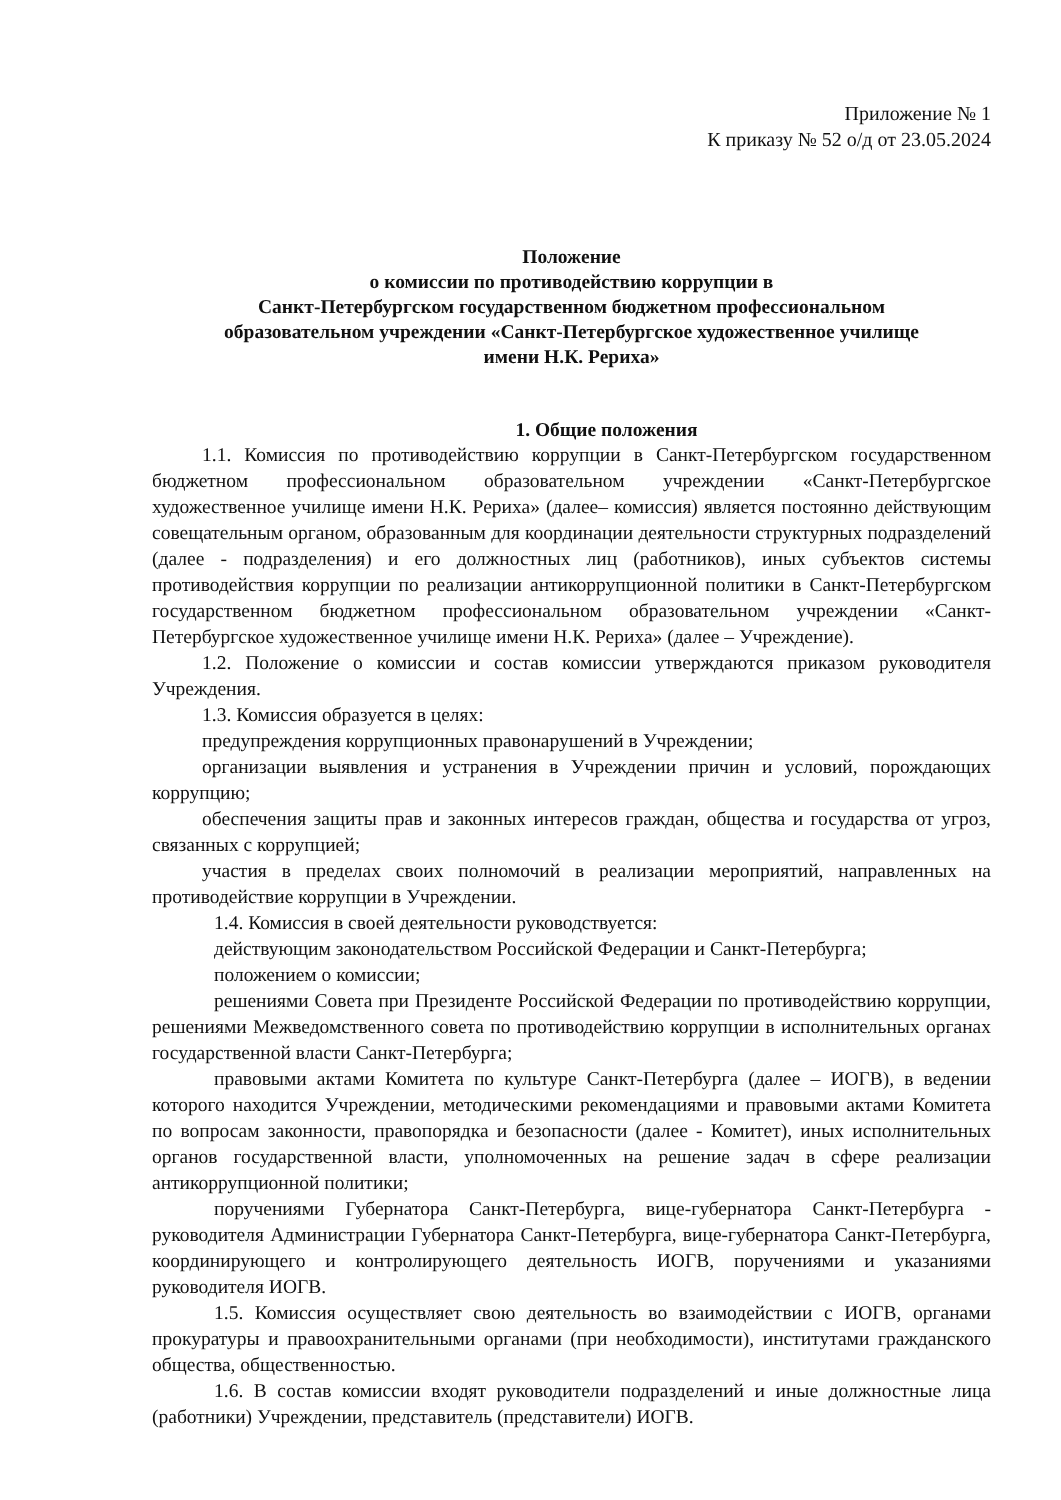Приложение № 1
К приказу № 52 о/д от 23.05.2024
Положение
о комиссии по противодействию коррупции в
Санкт-Петербургском государственном бюджетном профессиональном
образовательном учреждении «Санкт-Петербургское художественное училище
имени Н.К. Рериха»
1. Общие положения
1.1. Комиссия по противодействию коррупции в Санкт-Петербургском государственном бюджетном профессиональном образовательном учреждении «Санкт-Петербургское художественное училище имени Н.К. Рериха» (далее– комиссия) является постоянно действующим совещательным органом, образованным для координации деятельности структурных подразделений (далее - подразделения) и его должностных лиц (работников), иных субъектов системы противодействия коррупции по реализации антикоррупционной политики в Санкт-Петербургском государственном бюджетном профессиональном образовательном учреждении «Санкт-Петербургское художественное училище имени Н.К. Рериха» (далее – Учреждение).
1.2. Положение о комиссии и состав комиссии утверждаются приказом руководителя Учреждения.
1.3. Комиссия образуется в целях:
предупреждения коррупционных правонарушений в Учреждении;
организации выявления и устранения в Учреждении причин и условий, порождающих коррупцию;
обеспечения защиты прав и законных интересов граждан, общества и государства от угроз, связанных с коррупцией;
участия в пределах своих полномочий в реализации мероприятий, направленных на противодействие коррупции в Учреждении.
1.4. Комиссия в своей деятельности руководствуется:
действующим законодательством Российской Федерации и Санкт-Петербурга;
положением о комиссии;
решениями Совета при Президенте Российской Федерации по противодействию коррупции, решениями Межведомственного совета по противодействию коррупции в исполнительных органах государственной власти Санкт-Петербурга;
правовыми актами Комитета по культуре Санкт-Петербурга (далее – ИОГВ), в ведении которого находится Учреждении, методическими рекомендациями и правовыми актами Комитета по вопросам законности, правопорядка и безопасности (далее - Комитет), иных исполнительных органов государственной власти, уполномоченных на решение задач в сфере реализации антикоррупционной политики;
поручениями Губернатора Санкт-Петербурга, вице-губернатора Санкт-Петербурга - руководителя Администрации Губернатора Санкт-Петербурга, вице-губернатора Санкт-Петербурга, координирующего и контролирующего деятельность ИОГВ, поручениями и указаниями руководителя ИОГВ.
1.5. Комиссия осуществляет свою деятельность во взаимодействии с ИОГВ, органами прокуратуры и правоохранительными органами (при необходимости), институтами гражданского общества, общественностью.
1.6. В состав комиссии входят руководители подразделений и иные должностные лица (работники) Учреждении, представитель (представители) ИОГВ.